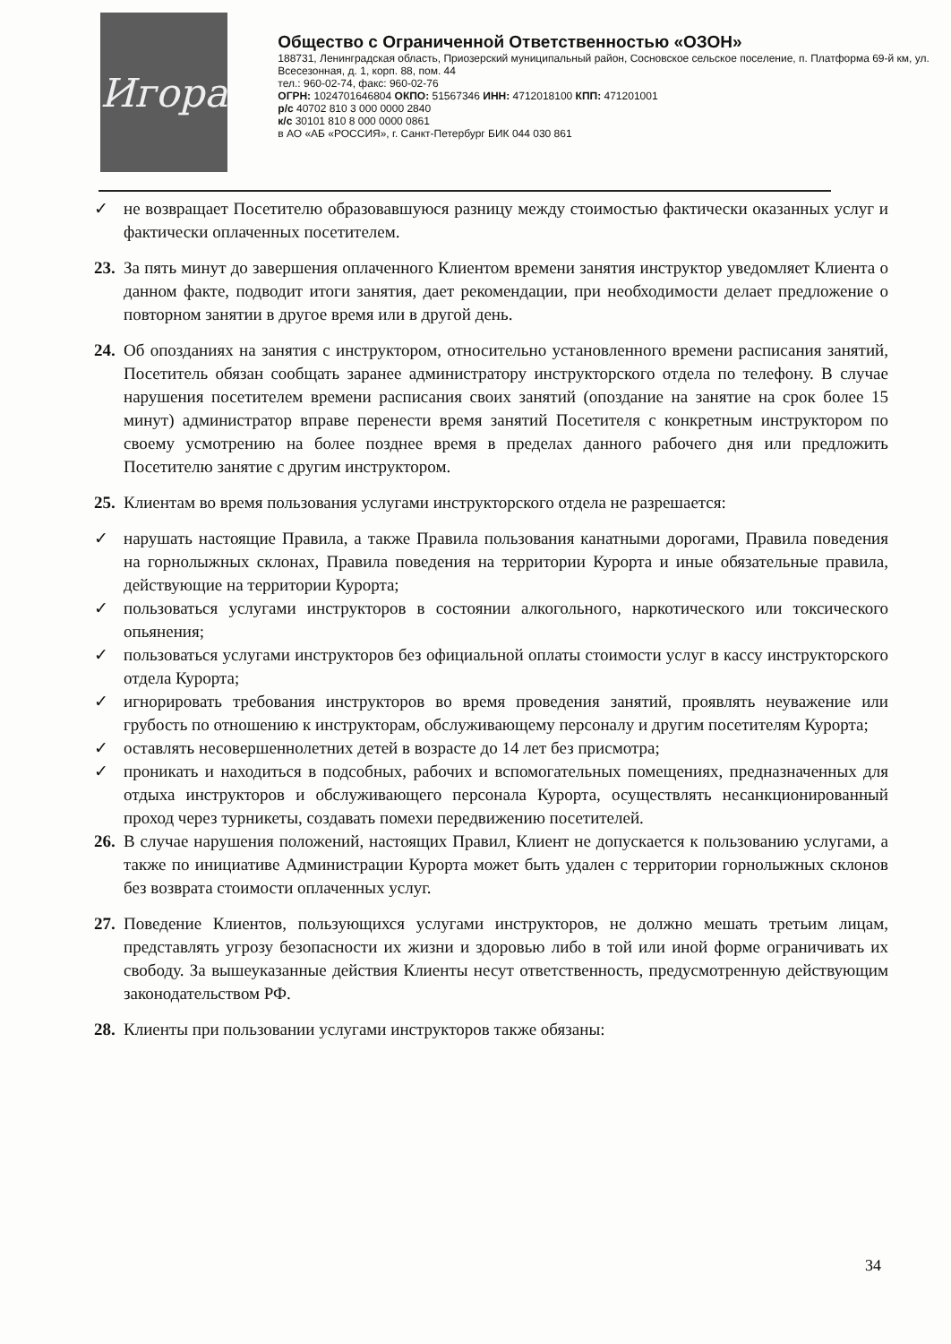Игора
Общество с Ограниченной Ответственностью «ОЗОН»
188731, Ленинградская область, Приозерский муниципальный район, Сосновское сельское поселение, п. Платформа 69-й км, ул. Всесезонная, д. 1, корп. 88, пом. 44
тел.: 960-02-74, факс: 960-02-76
ОГРН: 1024701646804 ОКПО: 51567346 ИНН: 4712018100 КПП: 471201001
р/с 40702 810 3 000 0000 2840
к/с 30101 810 8 000 0000 0861
в АО «АБ «РОССИЯ», г. Санкт-Петербург БИК 044 030 861
✓ не возвращает Посетителю образовавшуюся разницу между стоимостью фактически оказанных услуг и фактически оплаченных посетителем.
23. За пять минут до завершения оплаченного Клиентом времени занятия инструктор уведомляет Клиента о данном факте, подводит итоги занятия, дает рекомендации, при необходимости делает предложение о повторном занятии в другое время или в другой день.
24. Об опозданиях на занятия с инструктором, относительно установленного времени расписания занятий, Посетитель обязан сообщать заранее администратору инструкторского отдела по телефону. В случае нарушения посетителем времени расписания своих занятий (опоздание на занятие на срок более 15 минут) администратор вправе перенести время занятий Посетителя с конкретным инструктором по своему усмотрению на более позднее время в пределах данного рабочего дня или предложить Посетителю занятие с другим инструктором.
25. Клиентам во время пользования услугами инструкторского отдела не разрешается:
✓ нарушать настоящие Правила, а также Правила пользования канатными дорогами, Правила поведения на горнолыжных склонах, Правила поведения на территории Курорта и иные обязательные правила, действующие на территории Курорта;
✓ пользоваться услугами инструкторов в состоянии алкогольного, наркотического или токсического опьянения;
✓ пользоваться услугами инструкторов без официальной оплаты стоимости услуг в кассу инструкторского отдела Курорта;
✓ игнорировать требования инструкторов во время проведения занятий, проявлять неуважение или грубость по отношению к инструкторам, обслуживающему персоналу и другим посетителям Курорта;
✓ оставлять несовершеннолетних детей в возрасте до 14 лет без присмотра;
✓ проникать и находиться в подсобных, рабочих и вспомогательных помещениях, предназначенных для отдыха инструкторов и обслуживающего персонала Курорта, осуществлять несанкционированный проход через турникеты, создавать помехи передвижению посетителей.
26. В случае нарушения положений, настоящих Правил, Клиент не допускается к пользованию услугами, а также по инициативе Администрации Курорта может быть удален с территории горнолыжных склонов без возврата стоимости оплаченных услуг.
27. Поведение Клиентов, пользующихся услугами инструкторов, не должно мешать третьим лицам, представлять угрозу безопасности их жизни и здоровью либо в той или иной форме ограничивать их свободу. За вышеуказанные действия Клиенты несут ответственность, предусмотренную действующим законодательством РФ.
28. Клиенты при пользовании услугами инструкторов также обязаны:
34